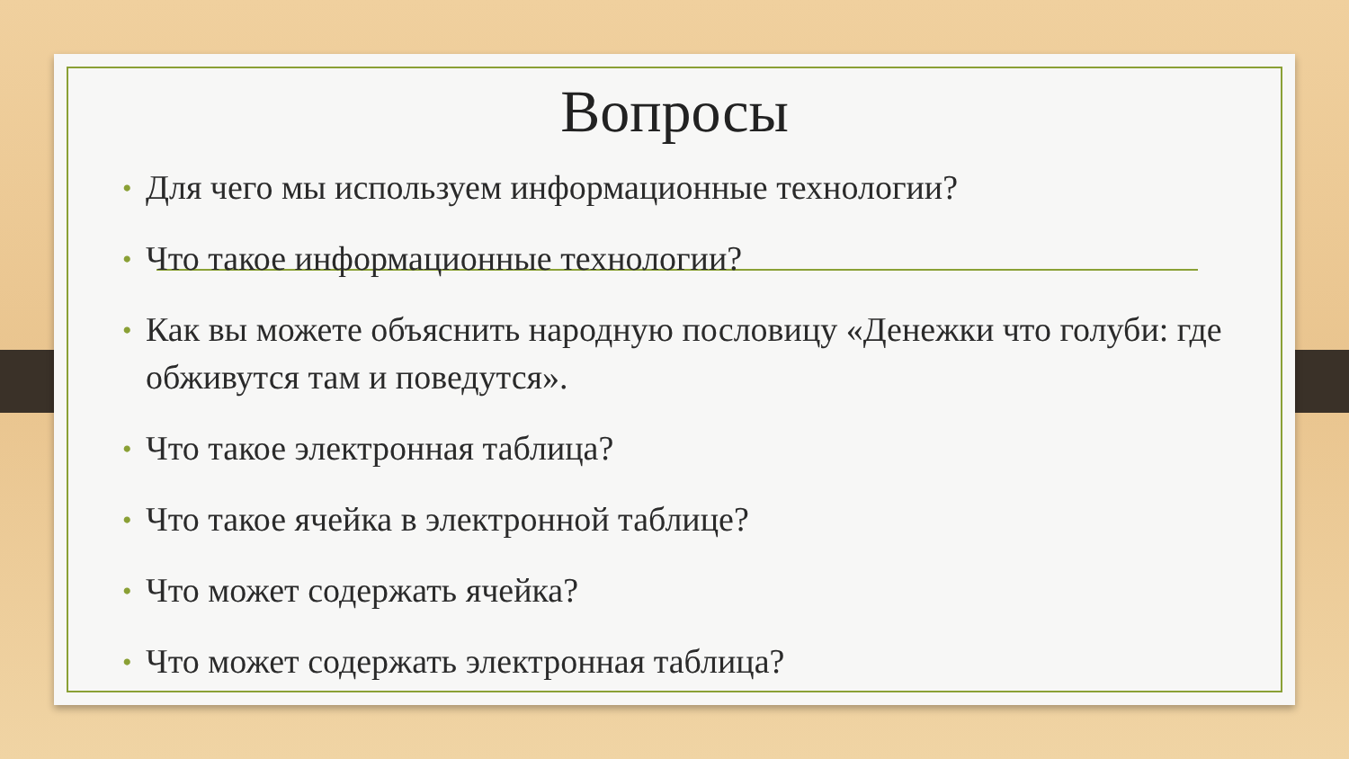Вопросы
• Для чего мы используем информационные технологии?
• Что такое информационные технологии?
• Как вы можете объяснить народную пословицу «Денежки что голуби: где обживутся там и поведутся».
• Что такое электронная таблица?
• Что такое ячейка в электронной таблице?
• Что может содержать ячейка?
• Что может содержать электронная таблица?